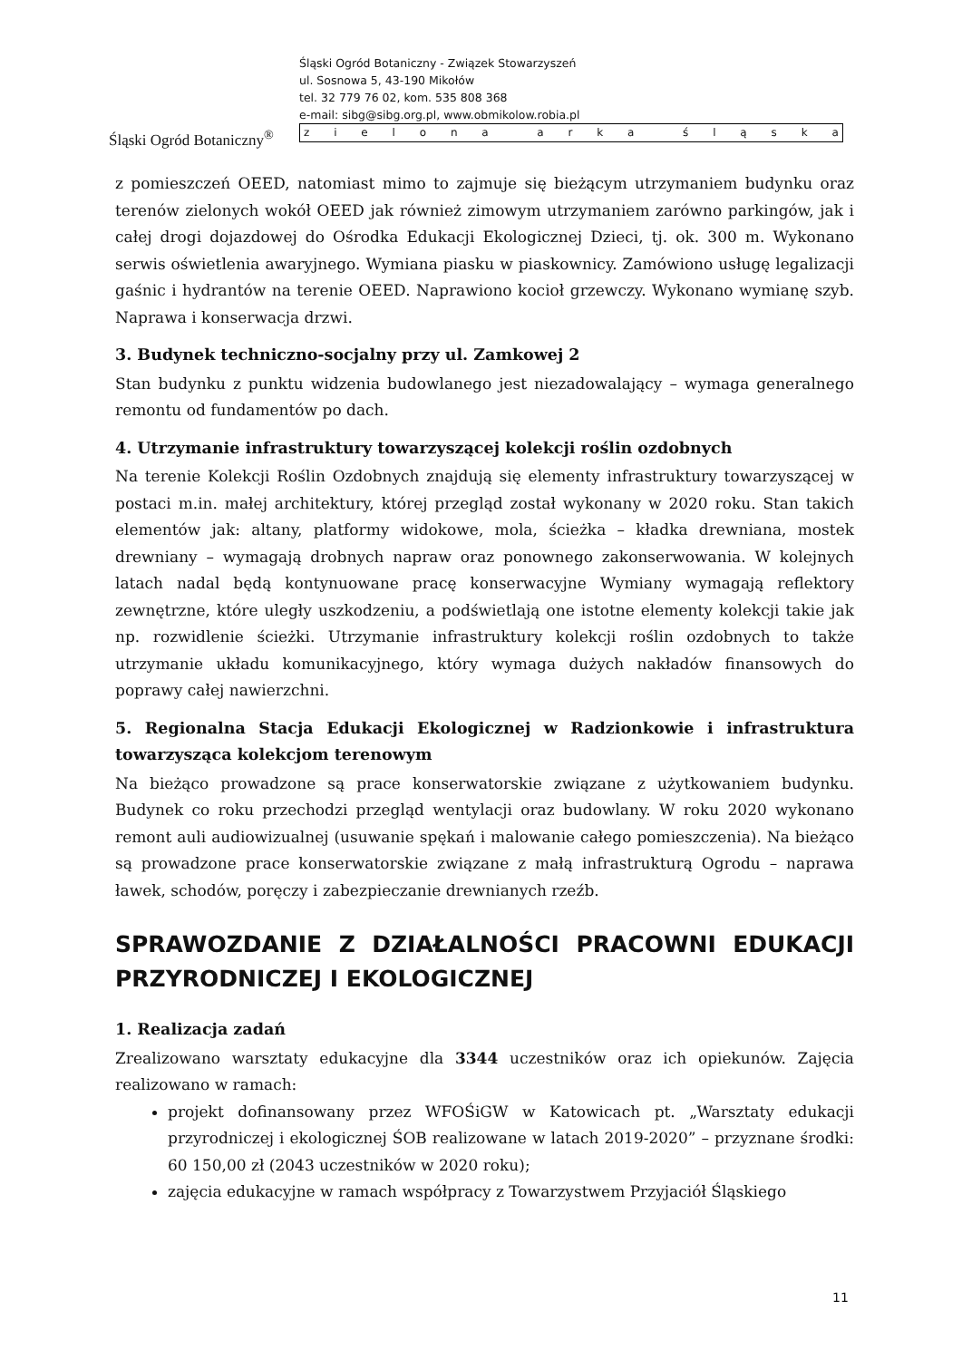Śląski Ogród Botaniczny<sup>®</sup>
Śląski Ogród Botaniczny - Związek Stowarzyszeń
ul. Sosnowa 5, 43-190 Mikołów
tel. 32 779 76 02, kom. 535 808 368
e-mail: sibg@sibg.org.pl, www.obmikolow.robia.pl
zielona arka śląska
z pomieszczeń OEED, natomiast mimo to zajmuje się bieżącym utrzymaniem budynku oraz terenów zielonych wokół OEED jak również zimowym utrzymaniem zarówno parkingów, jak i całej drogi dojazdowej do Ośrodka Edukacji Ekologicznej Dzieci, tj. ok. 300 m. Wykonano serwis oświetlenia awaryjnego. Wymiana piasku w piaskownicy. Zamówiono usługę legalizacji gaśnic i hydrantów na terenie OEED. Naprawiono kocioł grzewczy. Wykonano wymianę szyb. Naprawa i konserwacja drzwi.
3. Budynek techniczno-socjalny przy ul. Zamkowej 2
Stan budynku z punktu widzenia budowlanego jest niezadowalający – wymaga generalnego remontu od fundamentów po dach.
4. Utrzymanie infrastruktury towarzyszącej kolekcji roślin ozdobnych
Na terenie Kolekcji Roślin Ozdobnych znajdują się elementy infrastruktury towarzyszącej w postaci m.in. małej architektury, której przegląd został wykonany w 2020 roku. Stan takich elementów jak: altany, platformy widokowe, mola, ścieżka – kładka drewniana, mostek drewniany – wymagają drobnych napraw oraz ponownego zakonserwowania. W kolejnych latach nadal będą kontynuowane pracę konserwacyjne Wymiany wymagają reflektory zewnętrzne, które uległy uszkodzeniu, a podświetlają one istotne elementy kolekcji takie jak np. rozwidlenie ścieżki. Utrzymanie infrastruktury kolekcji roślin ozdobnych to także utrzymanie układu komunikacyjnego, który wymaga dużych nakładów finansowych do poprawy całej nawierzchni.
5. Regionalna Stacja Edukacji Ekologicznej w Radzionkowie i infrastruktura towarzysząca kolekcjom terenowym
Na bieżąco prowadzone są prace konserwatorskie związane z użytkowaniem budynku. Budynek co roku przechodzi przegląd wentylacji oraz budowlany. W roku 2020 wykonano remont auli audiowizualnej (usuwanie spękań i malowanie całego pomieszczenia). Na bieżąco są prowadzone prace konserwatorskie związane z małą infrastrukturą Ogrodu – naprawa ławek, schodów, poręczy i zabezpieczanie drewnianych rzeźb.
SPRAWOZDANIE Z DZIAŁALNOŚCI PRACOWNI EDUKACJI PRZYRODNICZEJ I EKOLOGICZNEJ
1. Realizacja zadań
Zrealizowano warsztaty edukacyjne dla 3344 uczestników oraz ich opiekunów. Zajęcia realizowano w ramach:
projekt dofinansowany przez WFOŚiGW w Katowicach pt. „Warsztaty edukacji przyrodniczej i ekologicznej ŚOB realizowane w latach 2019-2020” – przyznane środki: 60 150,00 zł (2043 uczestników w 2020 roku);
zajęcia edukacyjne w ramach współpracy z Towarzystwem Przyjaciół Śląskiego
11